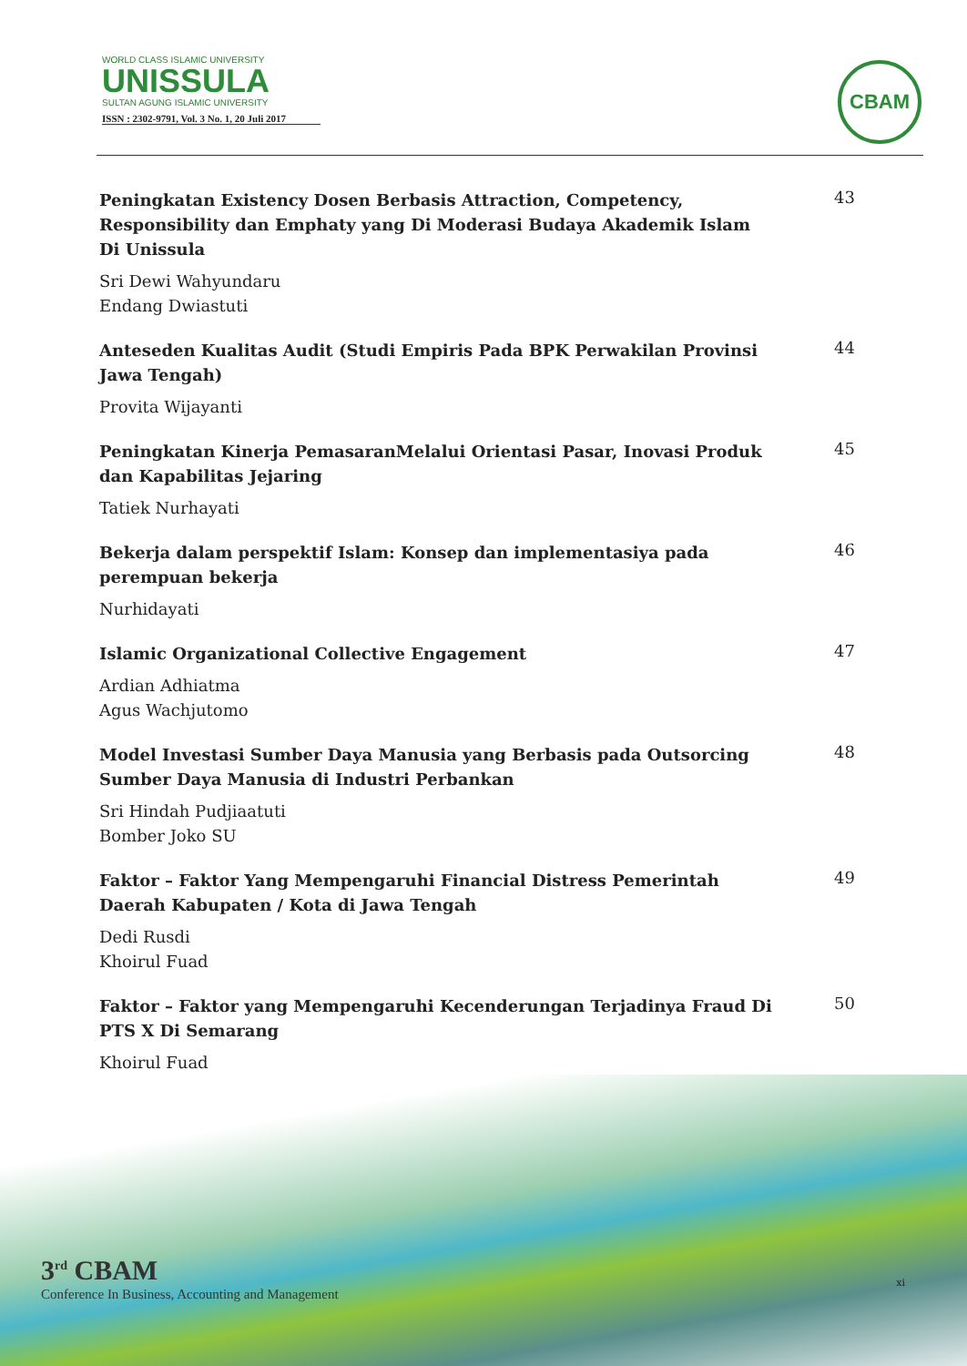WORLD CLASS ISLAMIC UNIVERSITY
UNISSULA
SULTAN AGUNG ISLAMIC UNIVERSITY
ISSN : 2302-9791, Vol. 3 No. 1, 20 Juli 2017
CBAM
Peningkatan Existency Dosen Berbasis Attraction, Competency, Responsibility dan Emphaty yang Di Moderasi Budaya Akademik Islam Di Unissula
Sri Dewi Wahyundaru
Endang Dwiastuti
43
Anteseden Kualitas Audit (Studi Empiris Pada BPK Perwakilan Provinsi Jawa Tengah)
Provita Wijayanti
44
Peningkatan Kinerja PemasaranMelalui Orientasi Pasar, Inovasi Produk dan Kapabilitas Jejaring
Tatiek Nurhayati
45
Bekerja dalam perspektif Islam: Konsep dan implementasiya pada perempuan bekerja
Nurhidayati
46
Islamic Organizational Collective Engagement
Ardian Adhiatma
Agus Wachjutomo
47
Model Investasi Sumber Daya Manusia yang Berbasis pada Outsorcing Sumber Daya Manusia di Industri Perbankan
Sri Hindah Pudjiaatuti
Bomber Joko SU
48
Faktor – Faktor Yang Mempengaruhi Financial Distress Pemerintah Daerah Kabupaten / Kota di Jawa Tengah
Dedi Rusdi
Khoirul Fuad
49
Faktor – Faktor yang Mempengaruhi Kecenderungan Terjadinya Fraud Di PTS X Di Semarang
Khoirul Fuad
50
3<sup>rd</sup> CBAM
Conference In Business, Accounting and Management
xi